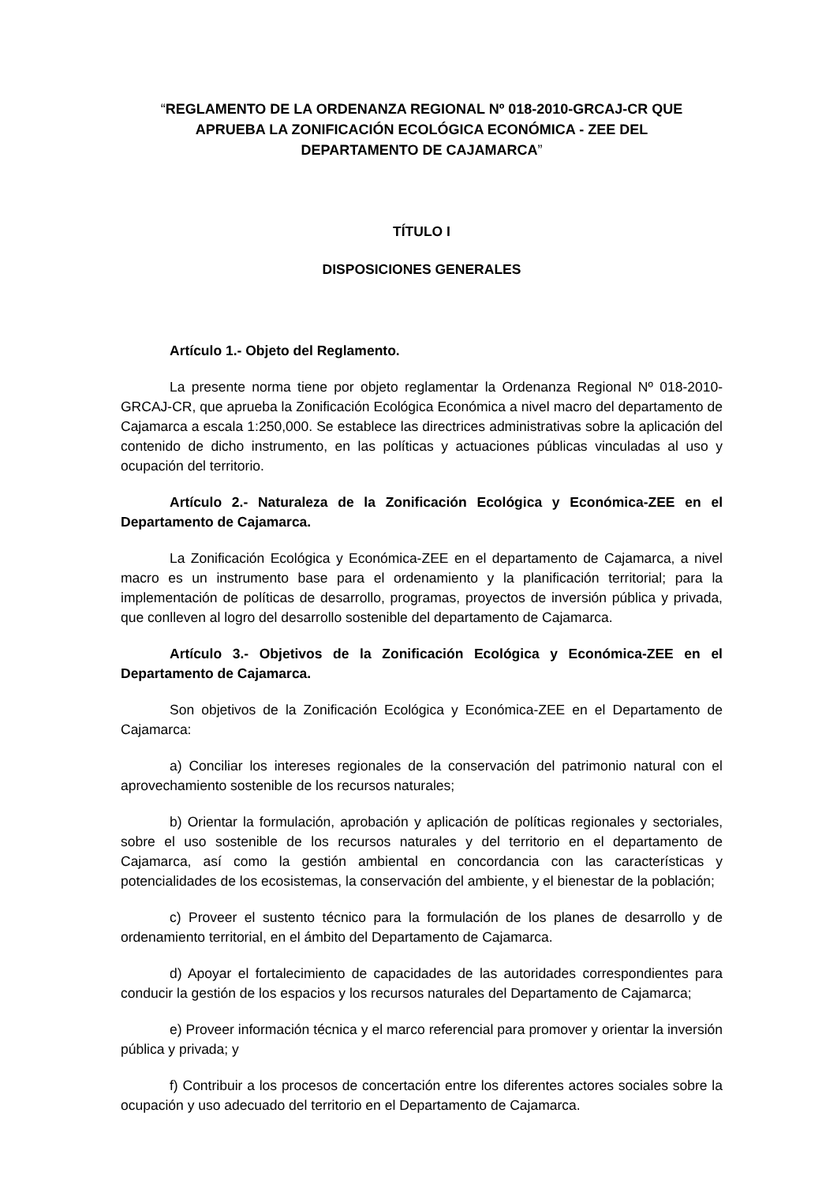“REGLAMENTO DE LA ORDENANZA REGIONAL Nº 018-2010-GRCAJ-CR QUE
APRUEBA LA ZONIFICACIÓN ECOLÓGICA ECONÓMICA - ZEE DEL
DEPARTAMENTO DE CAJAMARCA”
TÍTULO I
DISPOSICIONES GENERALES
Artículo 1.- Objeto del Reglamento.
La presente norma tiene por objeto reglamentar la Ordenanza Regional Nº 018-2010-GRCAJ-CR, que aprueba la Zonificación Ecológica Económica a nivel macro del departamento de Cajamarca a escala 1:250,000. Se establece las directrices administrativas sobre la aplicación del contenido de dicho instrumento, en las políticas y actuaciones públicas vinculadas al uso y ocupación del territorio.
Artículo 2.- Naturaleza de la Zonificación Ecológica y Económica-ZEE en el Departamento de Cajamarca.
La Zonificación Ecológica y Económica-ZEE en el departamento de Cajamarca, a nivel macro es un instrumento base para el ordenamiento y la planificación territorial; para la implementación de políticas de desarrollo, programas, proyectos de inversión pública y privada, que conlleven al logro del desarrollo sostenible del departamento de Cajamarca.
Artículo 3.- Objetivos de la Zonificación Ecológica y Económica-ZEE en el Departamento de Cajamarca.
Son objetivos de la Zonificación Ecológica y Económica-ZEE en el Departamento de Cajamarca:
a) Conciliar los intereses regionales de la conservación del patrimonio natural con el aprovechamiento sostenible de los recursos naturales;
b) Orientar la formulación, aprobación y aplicación de políticas regionales y sectoriales, sobre el uso sostenible de los recursos naturales y del territorio en el departamento de Cajamarca, así como la gestión ambiental en concordancia con las características y potencialidades de los ecosistemas, la conservación del ambiente, y el bienestar de la población;
c) Proveer el sustento técnico para la formulación de los planes de desarrollo y de ordenamiento territorial, en el ámbito del Departamento de Cajamarca.
d) Apoyar el fortalecimiento de capacidades de las autoridades correspondientes para conducir la gestión de los espacios y los recursos naturales del Departamento de Cajamarca;
e) Proveer información técnica y el marco referencial para promover y orientar la inversión pública y privada; y
f) Contribuir a los procesos de concertación entre los diferentes actores sociales sobre la ocupación y uso adecuado del territorio en el Departamento de Cajamarca.